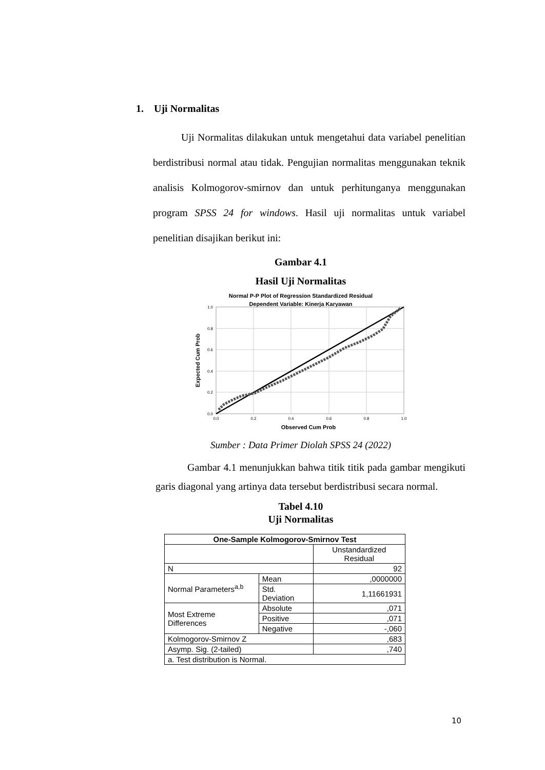1. Uji Normalitas
Uji Normalitas dilakukan untuk mengetahui data variabel penelitian berdistribusi normal atau tidak. Pengujian normalitas menggunakan teknik analisis Kolmogorov-smirnov dan untuk perhitunganya menggunakan program SPSS 24 for windows. Hasil uji normalitas untuk variabel penelitian disajikan berikut ini:
Gambar 4.1
Hasil Uji Normalitas
Normal P-P Plot of Regression Standardized Residual
Dependent Variable: Kinerja Karyawan
0.0
0.2
0.4
0.6
0.8
1.0
0.0
0.2
0.4
0.6
0.8
1.0
Observed Cum Prob
Expected Cum Prob
Sumber : Data Primer Diolah SPSS 24 (2022)
Gambar 4.1 menunjukkan bahwa titik titik pada gambar mengikuti garis diagonal yang artinya data tersebut berdistribusi secara normal.
Tabel 4.10
Uji Normalitas
| One-Sample Kolmogorov-Smirnov Test | | |
| --- | --- | --- |
| | | Unstandardized Residual |
| N | | 92 |
| Normal Parameters<sup>a,b</sup> | Mean | ,0000000 |
| | Std. Deviation | 1,11661931 |
| Most Extreme Differences | Absolute | ,071 |
| | Positive | ,071 |
| | Negative | -,060 |
| Kolmogorov-Smirnov Z | | ,683 |
| Asymp. Sig. (2-tailed) | | ,740 |
| a. Test distribution is Normal. | | |
10